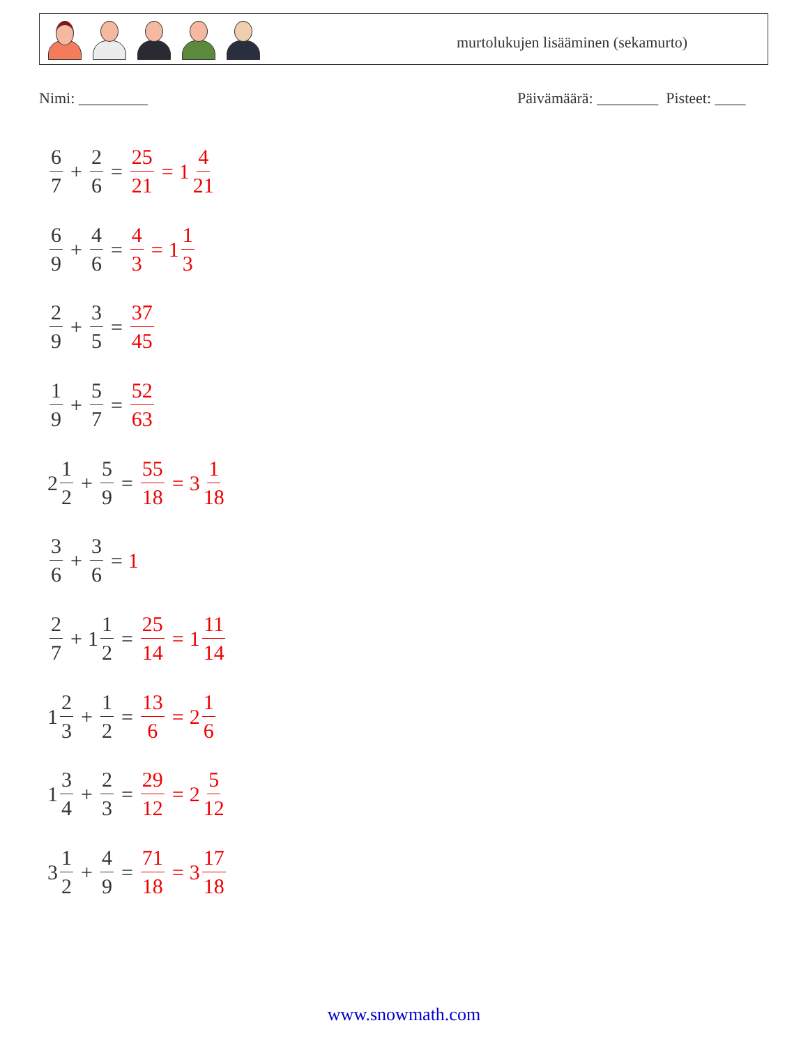murtolukujen lisääminen (sekamurto)
Nimi: _________
Päivämäärä: ________ Pisteet: ____
6 7 + 2 6 = 25 21 = 1 4 21
6 9 + 4 6 = 4 3 = 1 1 3
2 9 + 3 5 = 37 45
1 9 + 5 7 = 52 63
2 1 2 + 5 9 = 55 18 = 3 1 18
3 6 + 3 6 = 1
2 7 + 1 1 2 = 25 14 = 1 11 14
1 2 3 + 1 2 = 13 6 = 2 1 6
1 3 4 + 2 3 = 29 12 = 2 5 12
3 1 2 + 4 9 = 71 18 = 3 17 18
www.snowmath.com